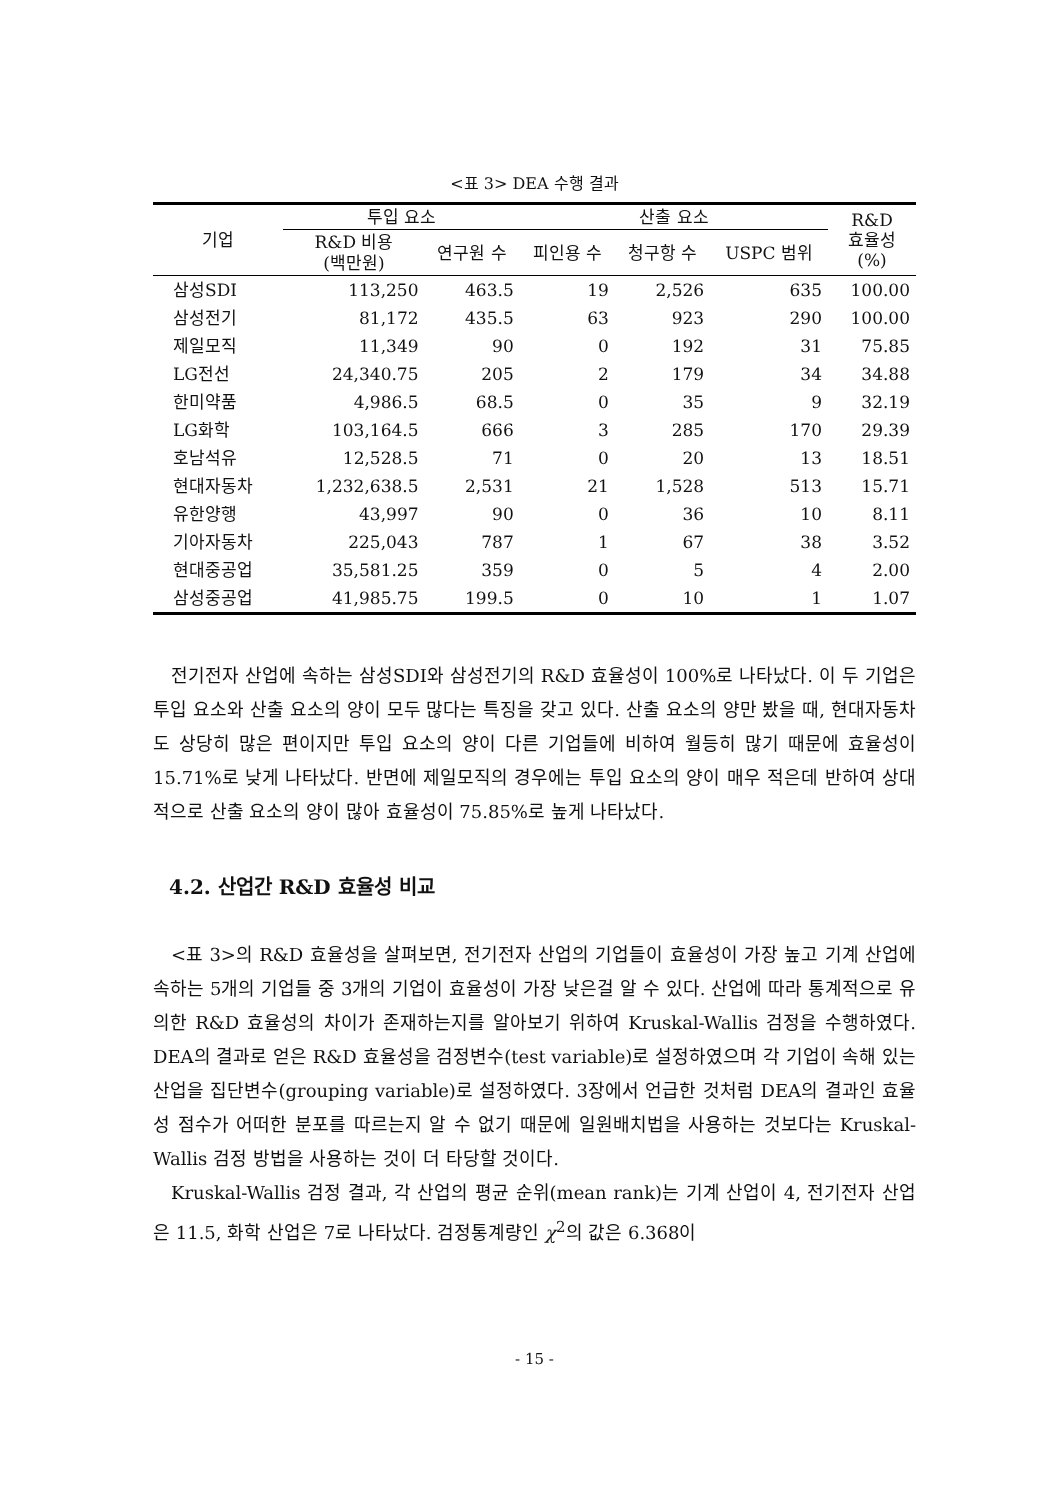<표 3> DEA 수행 결과
| 기업 | 투입 요소 | | 산출 요소 | | | R&D 효율성 (%) |
| --- | --- | --- | --- | --- | --- | --- |
| | R&D 비용 (백만원) | 연구원 수 | 피인용 수 | 청구항 수 | USPC 범위 | |
| 삼성SDI | 113,250 | 463.5 | 19 | 2,526 | 635 | 100.00 |
| 삼성전기 | 81,172 | 435.5 | 63 | 923 | 290 | 100.00 |
| 제일모직 | 11,349 | 90 | 0 | 192 | 31 | 75.85 |
| LG전선 | 24,340.75 | 205 | 2 | 179 | 34 | 34.88 |
| 한미약품 | 4,986.5 | 68.5 | 0 | 35 | 9 | 32.19 |
| LG화학 | 103,164.5 | 666 | 3 | 285 | 170 | 29.39 |
| 호남석유 | 12,528.5 | 71 | 0 | 20 | 13 | 18.51 |
| 현대자동차 | 1,232,638.5 | 2,531 | 21 | 1,528 | 513 | 15.71 |
| 유한양행 | 43,997 | 90 | 0 | 36 | 10 | 8.11 |
| 기아자동차 | 225,043 | 787 | 1 | 67 | 38 | 3.52 |
| 현대중공업 | 35,581.25 | 359 | 0 | 5 | 4 | 2.00 |
| 삼성중공업 | 41,985.75 | 199.5 | 0 | 10 | 1 | 1.07 |
전기전자 산업에 속하는 삼성SDI와 삼성전기의 R&D 효율성이 100%로 나타났다. 이 두 기업은 투입 요소와 산출 요소의 양이 모두 많다는 특징을 갖고 있다. 산출 요소의 양만 봤을 때, 현대자동차도 상당히 많은 편이지만 투입 요소의 양이 다른 기업들에 비하여 월등히 많기 때문에 효율성이 15.71%로 낮게 나타났다. 반면에 제일모직의 경우에는 투입 요소의 양이 매우 적은데 반하여 상대적으로 산출 요소의 양이 많아 효율성이 75.85%로 높게 나타났다.
4.2. 산업간 R&D 효율성 비교
<표 3>의 R&D 효율성을 살펴보면, 전기전자 산업의 기업들이 효율성이 가장 높고 기계 산업에 속하는 5개의 기업들 중 3개의 기업이 효율성이 가장 낮은걸 알 수 있다. 산업에 따라 통계적으로 유의한 R&D 효율성의 차이가 존재하는지를 알아보기 위하여 Kruskal-Wallis 검정을 수행하였다. DEA의 결과로 얻은 R&D 효율성을 검정변수(test variable)로 설정하였으며 각 기업이 속해 있는 산업을 집단변수(grouping variable)로 설정하였다. 3장에서 언급한 것처럼 DEA의 결과인 효율성 점수가 어떠한 분포를 따르는지 알 수 없기 때문에 일원배치법을 사용하는 것보다는 Kruskal-Wallis 검정 방법을 사용하는 것이 더 타당할 것이다.
Kruskal-Wallis 검정 결과, 각 산업의 평균 순위(mean rank)는 기계 산업이 4, 전기전자 산업은 11.5, 화학 산업은 7로 나타났다. 검정통계량인 χ<sup>2</sup>의 값은 6.368이
- 15 -